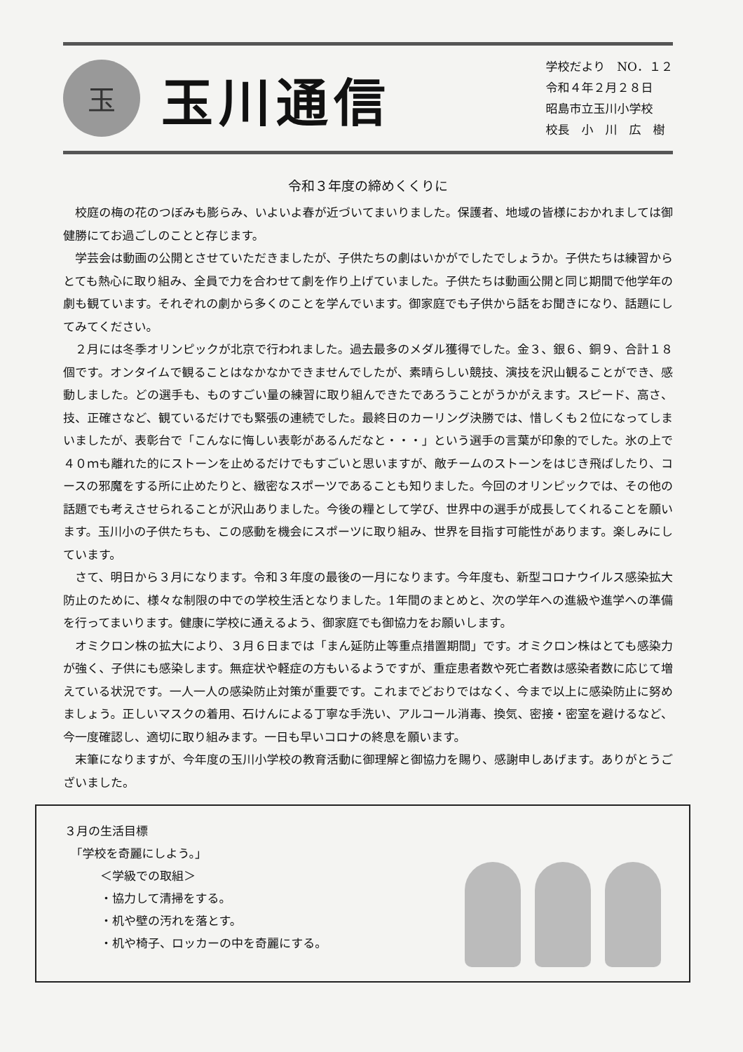玉
玉川通信
学校だより　NO．１２
令和４年２月２８日
昭島市立玉川小学校
校長　小　川　広　樹
令和３年度の締めくくりに
校庭の梅の花のつぼみも膨らみ、いよいよ春が近づいてまいりました。保護者、地域の皆様におかれましては御健勝にてお過ごしのことと存じます。
学芸会は動画の公開とさせていただきましたが、子供たちの劇はいかがでしたでしょうか。子供たちは練習からとても熱心に取り組み、全員で力を合わせて劇を作り上げていました。子供たちは動画公開と同じ期間で他学年の劇も観ています。それぞれの劇から多くのことを学んでいます。御家庭でも子供から話をお聞きになり、話題にしてみてください。
２月には冬季オリンピックが北京で行われました。過去最多のメダル獲得でした。金３、銀６、銅９、合計１８個です。オンタイムで観ることはなかなかできませんでしたが、素晴らしい競技、演技を沢山観ることができ、感動しました。どの選手も、ものすごい量の練習に取り組んできたであろうことがうかがえます。スピード、高さ、技、正確さなど、観ているだけでも緊張の連続でした。最終日のカーリング決勝では、惜しくも２位になってしまいましたが、表彰台で「こんなに悔しい表彰があるんだなと・・・」という選手の言葉が印象的でした。氷の上で４０ｍも離れた的にストーンを止めるだけでもすごいと思いますが、敵チームのストーンをはじき飛ばしたり、コースの邪魔をする所に止めたりと、緻密なスポーツであることも知りました。今回のオリンピックでは、その他の話題でも考えさせられることが沢山ありました。今後の糧として学び、世界中の選手が成長してくれることを願います。玉川小の子供たちも、この感動を機会にスポーツに取り組み、世界を目指す可能性があります。楽しみにしています。
さて、明日から３月になります。令和３年度の最後の一月になります。今年度も、新型コロナウイルス感染拡大防止のために、様々な制限の中での学校生活となりました。1年間のまとめと、次の学年への進級や進学への準備を行ってまいります。健康に学校に通えるよう、御家庭でも御協力をお願いします。
オミクロン株の拡大により、３月６日までは「まん延防止等重点措置期間」です。オミクロン株はとても感染力が強く、子供にも感染します。無症状や軽症の方もいるようですが、重症患者数や死亡者数は感染者数に応じて増えている状況です。一人一人の感染防止対策が重要です。これまでどおりではなく、今まで以上に感染防止に努めましょう。正しいマスクの着用、石けんによる丁寧な手洗い、アルコール消毒、換気、密接・密室を避けるなど、今一度確認し、適切に取り組みます。一日も早いコロナの終息を願います。
末筆になりますが、今年度の玉川小学校の教育活動に御理解と御協力を賜り、感謝申しあげます。ありがとうございました。
３月の生活目標
　「学校を奇麗にしよう。」
　　　＜学級での取組＞
　　　・協力して清掃をする。
　　　・机や壁の汚れを落とす。
　　　・机や椅子、ロッカーの中を奇麗にする。